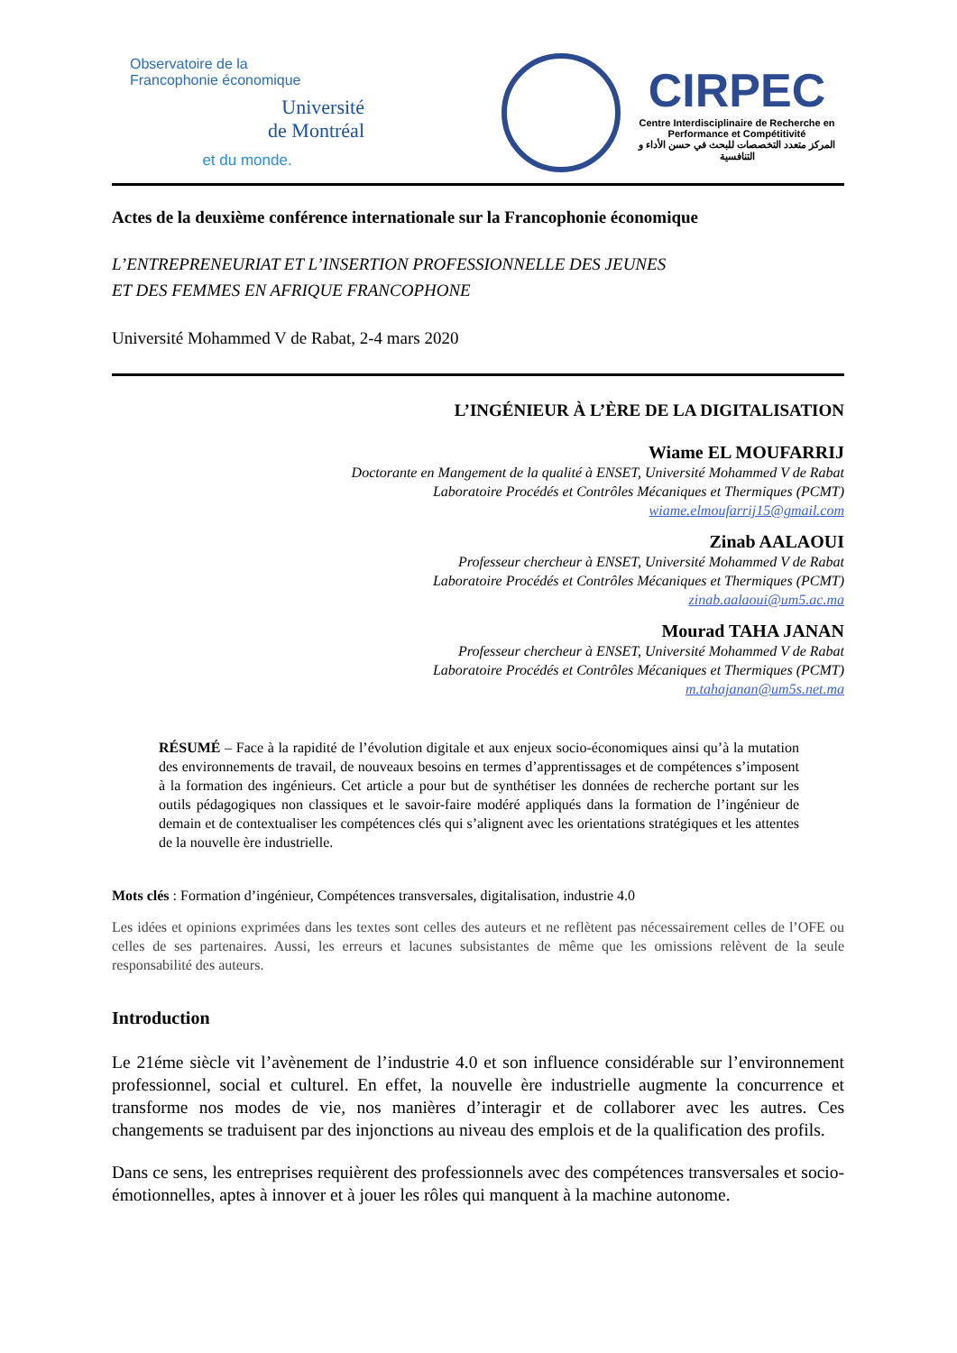Observatoire de la
Francophonie économique
Université
de Montréal
et du monde.
CIRPEC
Centre Interdisciplinaire de Recherche en
Performance et Compétitivité
المركز متعدد التخصصات للبحث في حسن الأداء و التنافسية
Actes de la deuxième conférence internationale sur la Francophonie économique
L’ENTREPRENEURIAT ET L’INSERTION PROFESSIONNELLE DES JEUNES
ET DES FEMMES EN AFRIQUE FRANCOPHONE
Université Mohammed V de Rabat, 2-4 mars 2020
L’INGÉNIEUR À L’ÈRE DE LA DIGITALISATION
Wiame EL MOUFARRIJ
Doctorante en Mangement de la qualité à ENSET, Université Mohammed V de Rabat
Laboratoire Procédés et Contrôles Mécaniques et Thermiques (PCMT)
wiame.elmoufarrij15@gmail.com
Zinab AALAOUI
Professeur chercheur à ENSET, Université Mohammed V de Rabat
Laboratoire Procédés et Contrôles Mécaniques et Thermiques (PCMT)
zinab.aalaoui@um5.ac.ma
Mourad TAHA JANAN
Professeur chercheur à ENSET, Université Mohammed V de Rabat
Laboratoire Procédés et Contrôles Mécaniques et Thermiques (PCMT)
m.tahajanan@um5s.net.ma
RÉSUMÉ – Face à la rapidité de l’évolution digitale et aux enjeux socio-économiques ainsi qu’à la mutation des environnements de travail, de nouveaux besoins en termes d’apprentissages et de compétences s’imposent à la formation des ingénieurs. Cet article a pour but de synthétiser les données de recherche portant sur les outils pédagogiques non classiques et le savoir-faire modéré appliqués dans la formation de l’ingénieur de demain et de contextualiser les compétences clés qui s’alignent avec les orientations stratégiques et les attentes de la nouvelle ère industrielle.
Mots clés : Formation d’ingénieur, Compétences transversales, digitalisation, industrie 4.0
Les idées et opinions exprimées dans les textes sont celles des auteurs et ne reflètent pas nécessairement celles de l’OFE ou celles de ses partenaires. Aussi, les erreurs et lacunes subsistantes de même que les omissions relèvent de la seule responsabilité des auteurs.
Introduction
Le 21éme siècle vit l’avènement de l’industrie 4.0 et son influence considérable sur l’environnement professionnel, social et culturel. En effet, la nouvelle ère industrielle augmente la concurrence et transforme nos modes de vie, nos manières d’interagir et de collaborer avec les autres. Ces changements se traduisent par des injonctions au niveau des emplois et de la qualification des profils.
Dans ce sens, les entreprises requièrent des professionnels avec des compétences transversales et socio-émotionnelles, aptes à innover et à jouer les rôles qui manquent à la machine autonome.